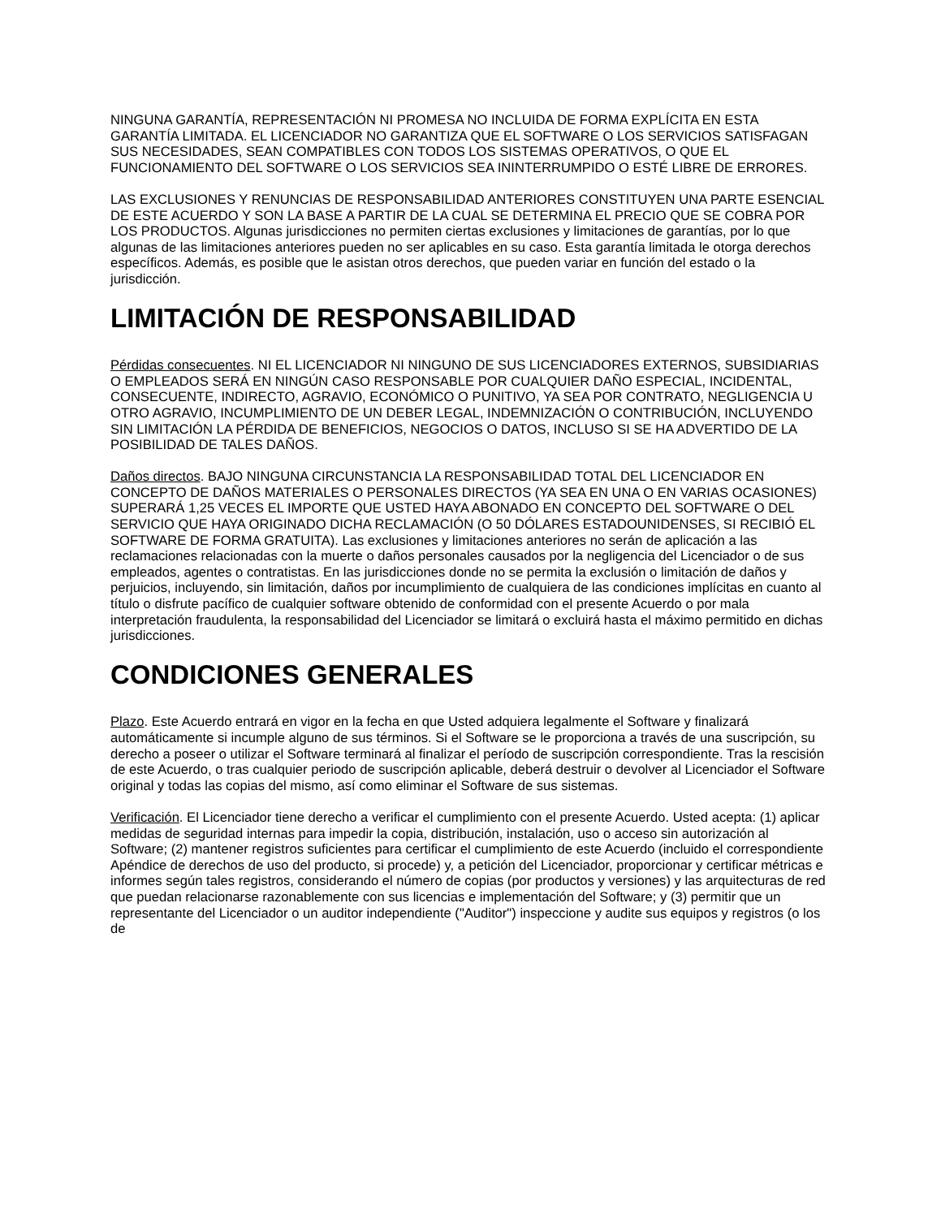NINGUNA GARANTÍA, REPRESENTACIÓN NI PROMESA NO INCLUIDA DE FORMA EXPLÍCITA EN ESTA GARANTÍA LIMITADA. EL LICENCIADOR NO GARANTIZA QUE EL SOFTWARE O LOS SERVICIOS SATISFAGAN SUS NECESIDADES, SEAN COMPATIBLES CON TODOS LOS SISTEMAS OPERATIVOS, O QUE EL FUNCIONAMIENTO DEL SOFTWARE O LOS SERVICIOS SEA ININTERRUMPIDO O ESTÉ LIBRE DE ERRORES.
LAS EXCLUSIONES Y RENUNCIAS DE RESPONSABILIDAD ANTERIORES CONSTITUYEN UNA PARTE ESENCIAL DE ESTE ACUERDO Y SON LA BASE A PARTIR DE LA CUAL SE DETERMINA EL PRECIO QUE SE COBRA POR LOS PRODUCTOS. Algunas jurisdicciones no permiten ciertas exclusiones y limitaciones de garantías, por lo que algunas de las limitaciones anteriores pueden no ser aplicables en su caso. Esta garantía limitada le otorga derechos específicos. Además, es posible que le asistan otros derechos, que pueden variar en función del estado o la jurisdicción.
LIMITACIÓN DE RESPONSABILIDAD
Pérdidas consecuentes. NI EL LICENCIADOR NI NINGUNO DE SUS LICENCIADORES EXTERNOS, SUBSIDIARIAS O EMPLEADOS SERÁ EN NINGÚN CASO RESPONSABLE POR CUALQUIER DAÑO ESPECIAL, INCIDENTAL, CONSECUENTE, INDIRECTO, AGRAVIO, ECONÓMICO O PUNITIVO, YA SEA POR CONTRATO, NEGLIGENCIA U OTRO AGRAVIO, INCUMPLIMIENTO DE UN DEBER LEGAL, INDEMNIZACIÓN O CONTRIBUCIÓN, INCLUYENDO SIN LIMITACIÓN LA PÉRDIDA DE BENEFICIOS, NEGOCIOS O DATOS, INCLUSO SI SE HA ADVERTIDO DE LA POSIBILIDAD DE TALES DAÑOS.
Daños directos. BAJO NINGUNA CIRCUNSTANCIA LA RESPONSABILIDAD TOTAL DEL LICENCIADOR EN CONCEPTO DE DAÑOS MATERIALES O PERSONALES DIRECTOS (YA SEA EN UNA O EN VARIAS OCASIONES) SUPERARÁ 1,25 VECES EL IMPORTE QUE USTED HAYA ABONADO EN CONCEPTO DEL SOFTWARE O DEL SERVICIO QUE HAYA ORIGINADO DICHA RECLAMACIÓN (O 50 DÓLARES ESTADOUNIDENSES, SI RECIBIÓ EL SOFTWARE DE FORMA GRATUITA). Las exclusiones y limitaciones anteriores no serán de aplicación a las reclamaciones relacionadas con la muerte o daños personales causados por la negligencia del Licenciador o de sus empleados, agentes o contratistas. En las jurisdicciones donde no se permita la exclusión o limitación de daños y perjuicios, incluyendo, sin limitación, daños por incumplimiento de cualquiera de las condiciones implícitas en cuanto al título o disfrute pacífico de cualquier software obtenido de conformidad con el presente Acuerdo o por mala interpretación fraudulenta, la responsabilidad del Licenciador se limitará o excluirá hasta el máximo permitido en dichas jurisdicciones.
CONDICIONES GENERALES
Plazo. Este Acuerdo entrará en vigor en la fecha en que Usted adquiera legalmente el Software y finalizará automáticamente si incumple alguno de sus términos. Si el Software se le proporciona a través de una suscripción, su derecho a poseer o utilizar el Software terminará al finalizar el período de suscripción correspondiente. Tras la rescisión de este Acuerdo, o tras cualquier periodo de suscripción aplicable, deberá destruir o devolver al Licenciador el Software original y todas las copias del mismo, así como eliminar el Software de sus sistemas.
Verificación. El Licenciador tiene derecho a verificar el cumplimiento con el presente Acuerdo. Usted acepta: (1) aplicar medidas de seguridad internas para impedir la copia, distribución, instalación, uso o acceso sin autorización al Software; (2) mantener registros suficientes para certificar el cumplimiento de este Acuerdo (incluido el correspondiente Apéndice de derechos de uso del producto, si procede) y, a petición del Licenciador, proporcionar y certificar métricas e informes según tales registros, considerando el número de copias (por productos y versiones) y las arquitecturas de red que puedan relacionarse razonablemente con sus licencias e implementación del Software; y (3) permitir que un representante del Licenciador o un auditor independiente ("Auditor") inspeccione y audite sus equipos y registros (o los de